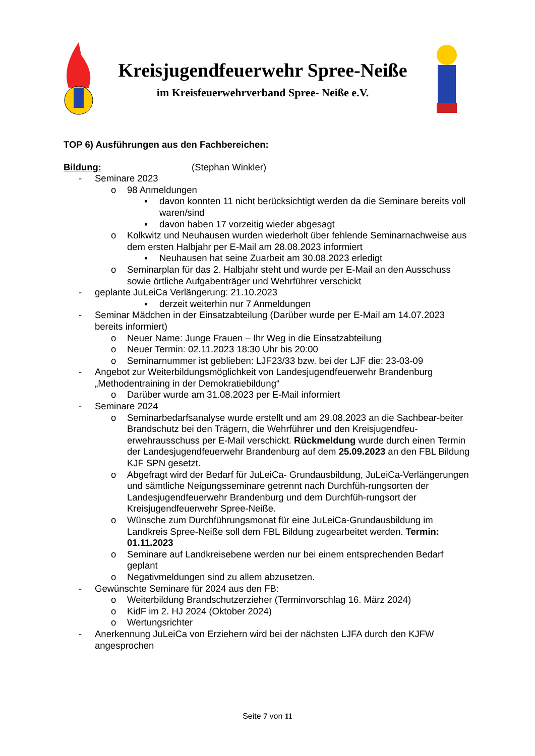Kreisjugendfeuerwehr Spree-Neiße
im Kreisfeuerwehrverband Spree- Neiße e.V.
TOP 6) Ausführungen aus den Fachbereichen:
Bildung: (Stephan Winkler)
- Seminare 2023
o 98 Anmeldungen
▪ davon konnten 11 nicht berücksichtigt werden da die Seminare bereits voll waren/sind
▪ davon haben 17 vorzeitig wieder abgesagt
o Kolkwitz und Neuhausen wurden wiederholt über fehlende Seminarnachweise aus dem ersten Halbjahr per E-Mail am 28.08.2023 informiert
▪ Neuhausen hat seine Zuarbeit am 30.08.2023 erledigt
o Seminarplan für das 2. Halbjahr steht und wurde per E-Mail an den Ausschuss sowie örtliche Aufgabenträger und Wehrführer verschickt
- geplante JuLeiCa Verlängerung: 21.10.2023
▪ derzeit weiterhin nur 7 Anmeldungen
- Seminar Mädchen in der Einsatzabteilung (Darüber wurde per E-Mail am 14.07.2023 bereits informiert)
o Neuer Name: Junge Frauen – Ihr Weg in die Einsatzabteilung
o Neuer Termin: 02.11.2023 18:30 Uhr bis 20:00
o Seminarnummer ist geblieben: LJF23/33 bzw. bei der LJF die: 23-03-09
- Angebot zur Weiterbildungsmöglichkeit von Landesjugendfeuerwehr Brandenburg „Methodentraining in der Demokratiebildung“
o Darüber wurde am 31.08.2023 per E-Mail informiert
- Seminare 2024
o Seminarbedarfsanalyse wurde erstellt und am 29.08.2023 an die Sachbear-beiter Brandschutz bei den Trägern, die Wehrführer und den Kreisjugendfeu-erwehrausschuss per E-Mail verschickt. Rückmeldung wurde durch einen Termin der Landesjugendfeuerwehr Brandenburg auf dem 25.09.2023 an den FBL Bildung KJF SPN gesetzt.
o Abgefragt wird der Bedarf für JuLeiCa- Grundausbildung, JuLeiCa-Verlängerungen und sämtliche Neigungsseminare getrennt nach Durchfüh-rungsorten der Landesjugendfeuerwehr Brandenburg und dem Durchfüh-rungsort der Kreisjugendfeuerwehr Spree-Neiße.
o Wünsche zum Durchführungsmonat für eine JuLeiCa-Grundausbildung im Landkreis Spree-Neiße soll dem FBL Bildung zugearbeitet werden. Termin: 01.11.2023
o Seminare auf Landkreisebene werden nur bei einem entsprechenden Bedarf geplant
o Negativmeldungen sind zu allem abzusetzen.
- Gewünschte Seminare für 2024 aus den FB:
o Weiterbildung Brandschutzerzieher (Terminvorschlag 16. März 2024)
o KidF im 2. HJ 2024 (Oktober 2024)
o Wertungsrichter
- Anerkennung JuLeiCa von Erziehern wird bei der nächsten LJFA durch den KJFW angesprochen
Seite 7 von 11